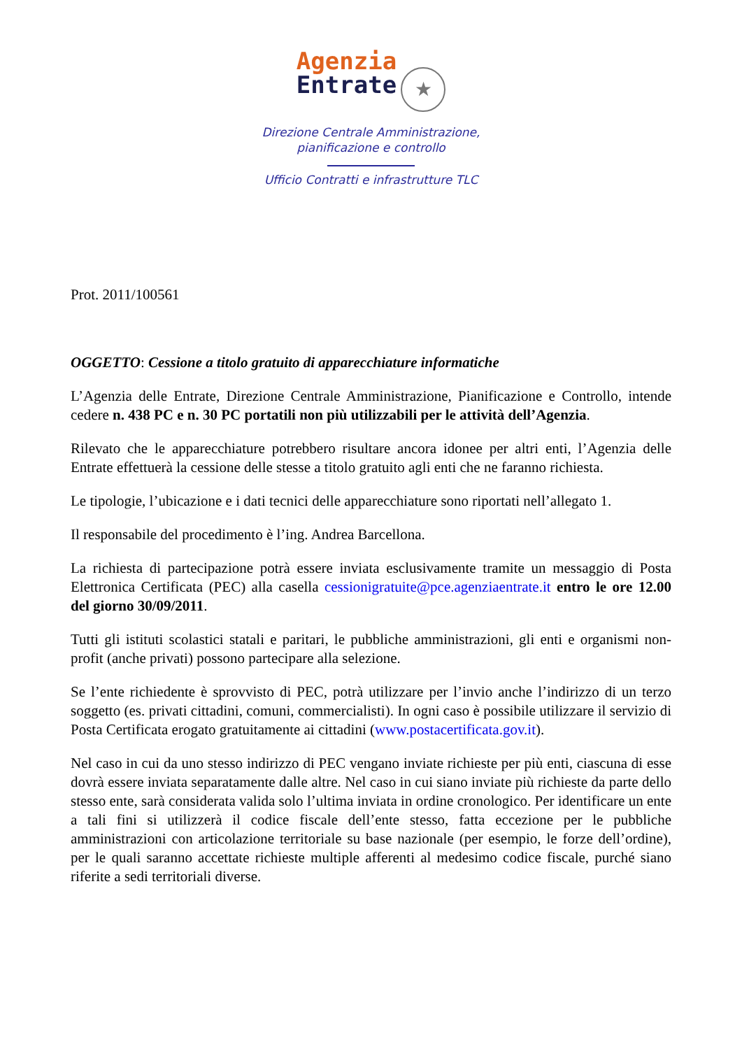Agenzia
Entrate ★
Direzione Centrale Amministrazione,
pianificazione e controllo
Ufficio Contratti e infrastrutture TLC
Prot. 2011/100561
OGGETTO: Cessione a titolo gratuito di apparecchiature informatiche
L’Agenzia delle Entrate, Direzione Centrale Amministrazione, Pianificazione e Controllo, intende cedere n. 438 PC e n. 30 PC portatili non più utilizzabili per le attività dell’Agenzia.
Rilevato che le apparecchiature potrebbero risultare ancora idonee per altri enti, l’Agenzia delle Entrate effettuerà la cessione delle stesse a titolo gratuito agli enti che ne faranno richiesta.
Le tipologie, l’ubicazione e i dati tecnici delle apparecchiature sono riportati nell’allegato 1.
Il responsabile del procedimento è l’ing. Andrea Barcellona.
La richiesta di partecipazione potrà essere inviata esclusivamente tramite un messaggio di Posta Elettronica Certificata (PEC) alla casella cessionigratuite@pce.agenziaentrate.it entro le ore 12.00 del giorno 30/09/2011.
Tutti gli istituti scolastici statali e paritari, le pubbliche amministrazioni, gli enti e organismi non-profit (anche privati) possono partecipare alla selezione.
Se l’ente richiedente è sprovvisto di PEC, potrà utilizzare per l’invio anche l’indirizzo di un terzo soggetto (es. privati cittadini, comuni, commercialisti). In ogni caso è possibile utilizzare il servizio di Posta Certificata erogato gratuitamente ai cittadini (www.postacertificata.gov.it).
Nel caso in cui da uno stesso indirizzo di PEC vengano inviate richieste per più enti, ciascuna di esse dovrà essere inviata separatamente dalle altre. Nel caso in cui siano inviate più richieste da parte dello stesso ente, sarà considerata valida solo l’ultima inviata in ordine cronologico. Per identificare un ente a tali fini si utilizzerà il codice fiscale dell’ente stesso, fatta eccezione per le pubbliche amministrazioni con articolazione territoriale su base nazionale (per esempio, le forze dell’ordine), per le quali saranno accettate richieste multiple afferenti al medesimo codice fiscale, purché siano riferite a sedi territoriali diverse.